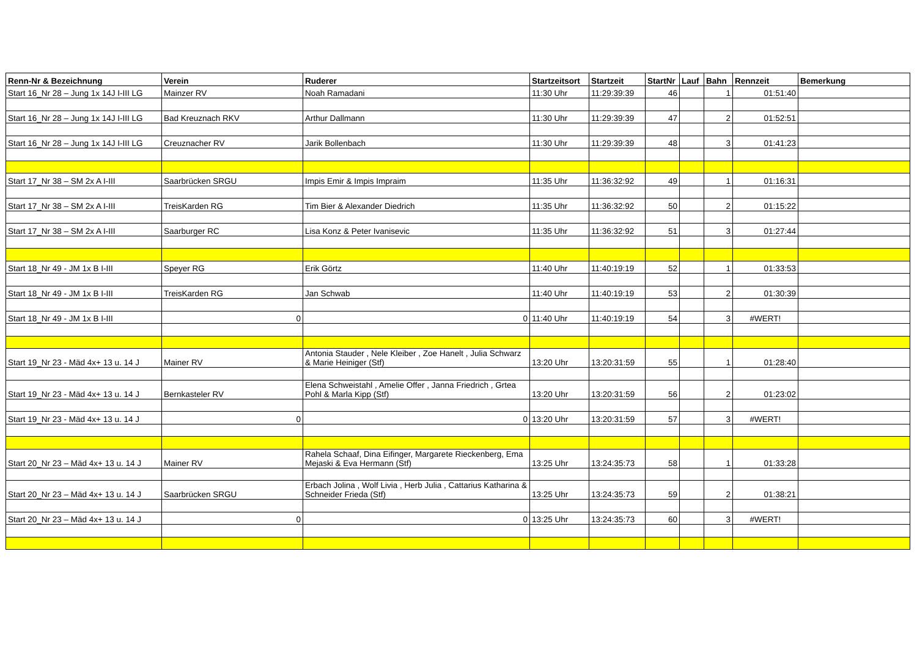| Renn-Nr & Bezeichnung | Verein | Ruderer | Startzeitsort | Startzeit | StartNr | Lauf | Bahn | Rennzeit | Bemerkung |
| --- | --- | --- | --- | --- | --- | --- | --- | --- | --- |
| Start 16_Nr 28 – Jung 1x 14J I-III LG | Mainzer RV | Noah Ramadani | 11:30 Uhr | 11:29:39:39 | 46 | | 1 | 01:51:40 | |
| Start 16_Nr 28 – Jung 1x 14J I-III LG | Bad Kreuznach RKV | Arthur Dallmann | 11:30 Uhr | 11:29:39:39 | 47 | | 2 | 01:52:51 | |
| Start 16_Nr 28 – Jung 1x 14J I-III LG | Creuznacher RV | Jarik Bollenbach | 11:30 Uhr | 11:29:39:39 | 48 | | 3 | 01:41:23 | |
| Start 17_Nr 38 – SM 2x A I-III | Saarbrücken SRGU | Impis Emir & Impis Impraim | 11:35 Uhr | 11:36:32:92 | 49 | | 1 | 01:16:31 | |
| Start 17_Nr 38 – SM 2x A I-III | TreisKarden RG | Tim Bier & Alexander Diedrich | 11:35 Uhr | 11:36:32:92 | 50 | | 2 | 01:15:22 | |
| Start 17_Nr 38 – SM 2x A I-III | Saarburger RC | Lisa Konz & Peter Ivanisevic | 11:35 Uhr | 11:36:32:92 | 51 | | 3 | 01:27:44 | |
| Start 18_Nr 49 - JM 1x B I-III | Speyer RG | Erik Görtz | 11:40 Uhr | 11:40:19:19 | 52 | | 1 | 01:33:53 | |
| Start 18_Nr 49 - JM 1x B I-III | TreisKarden RG | Jan Schwab | 11:40 Uhr | 11:40:19:19 | 53 | | 2 | 01:30:39 | |
| Start 18_Nr 49 - JM 1x B I-III | 0 | 0 | 11:40 Uhr | 11:40:19:19 | 54 | | 3 | #WERT! | |
| Start 19_Nr 23 - Mäd 4x+ 13 u. 14 J | Mainer RV | Antonia Stauder , Nele Kleiber , Zoe Hanelt , Julia Schwarz & Marie Heiniger (Stf) | 13:20 Uhr | 13:20:31:59 | 55 | | 1 | 01:28:40 | |
| Start 19_Nr 23 - Mäd 4x+ 13 u. 14 J | Bernkasteler RV | Elena Schweistahl , Amelie Offer , Janna Friedrich , Grtea Pohl & Marla Kipp (Stf) | 13:20 Uhr | 13:20:31:59 | 56 | | 2 | 01:23:02 | |
| Start 19_Nr 23 - Mäd 4x+ 13 u. 14 J | 0 | 0 | 13:20 Uhr | 13:20:31:59 | 57 | | 3 | #WERT! | |
| Start 20_Nr 23 – Mäd 4x+ 13 u. 14 J | Mainer RV | Rahela Schaaf, Dina Eifinger, Margarete Rieckenberg, Ema Mejaski & Eva Hermann (Stf) | 13:25 Uhr | 13:24:35:73 | 58 | | 1 | 01:33:28 | |
| Start 20_Nr 23 – Mäd 4x+ 13 u. 14 J | Saarbrücken SRGU | Erbach Jolina , Wolf Livia , Herb Julia , Cattarius Katharina & Schneider Frieda (Stf) | 13:25 Uhr | 13:24:35:73 | 59 | | 2 | 01:38:21 | |
| Start 20_Nr 23 – Mäd 4x+ 13 u. 14 J | 0 | 0 | 13:25 Uhr | 13:24:35:73 | 60 | | 3 | #WERT! | |